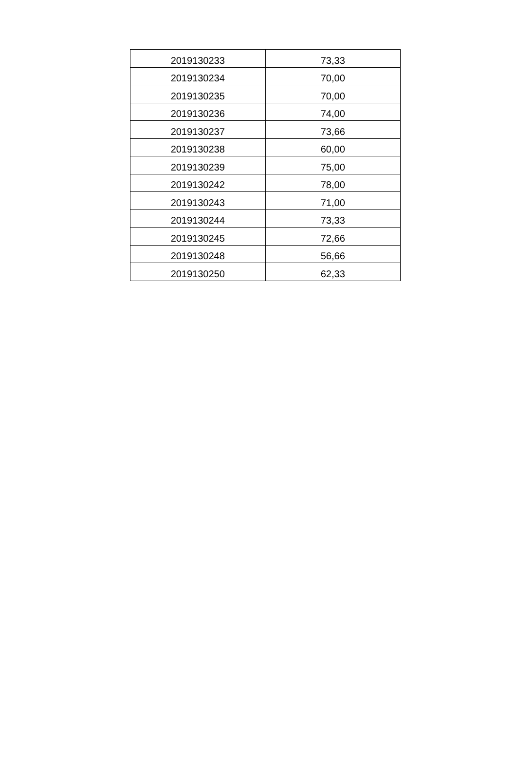| 2019130233 | 73,33 |
| 2019130234 | 70,00 |
| 2019130235 | 70,00 |
| 2019130236 | 74,00 |
| 2019130237 | 73,66 |
| 2019130238 | 60,00 |
| 2019130239 | 75,00 |
| 2019130242 | 78,00 |
| 2019130243 | 71,00 |
| 2019130244 | 73,33 |
| 2019130245 | 72,66 |
| 2019130248 | 56,66 |
| 2019130250 | 62,33 |